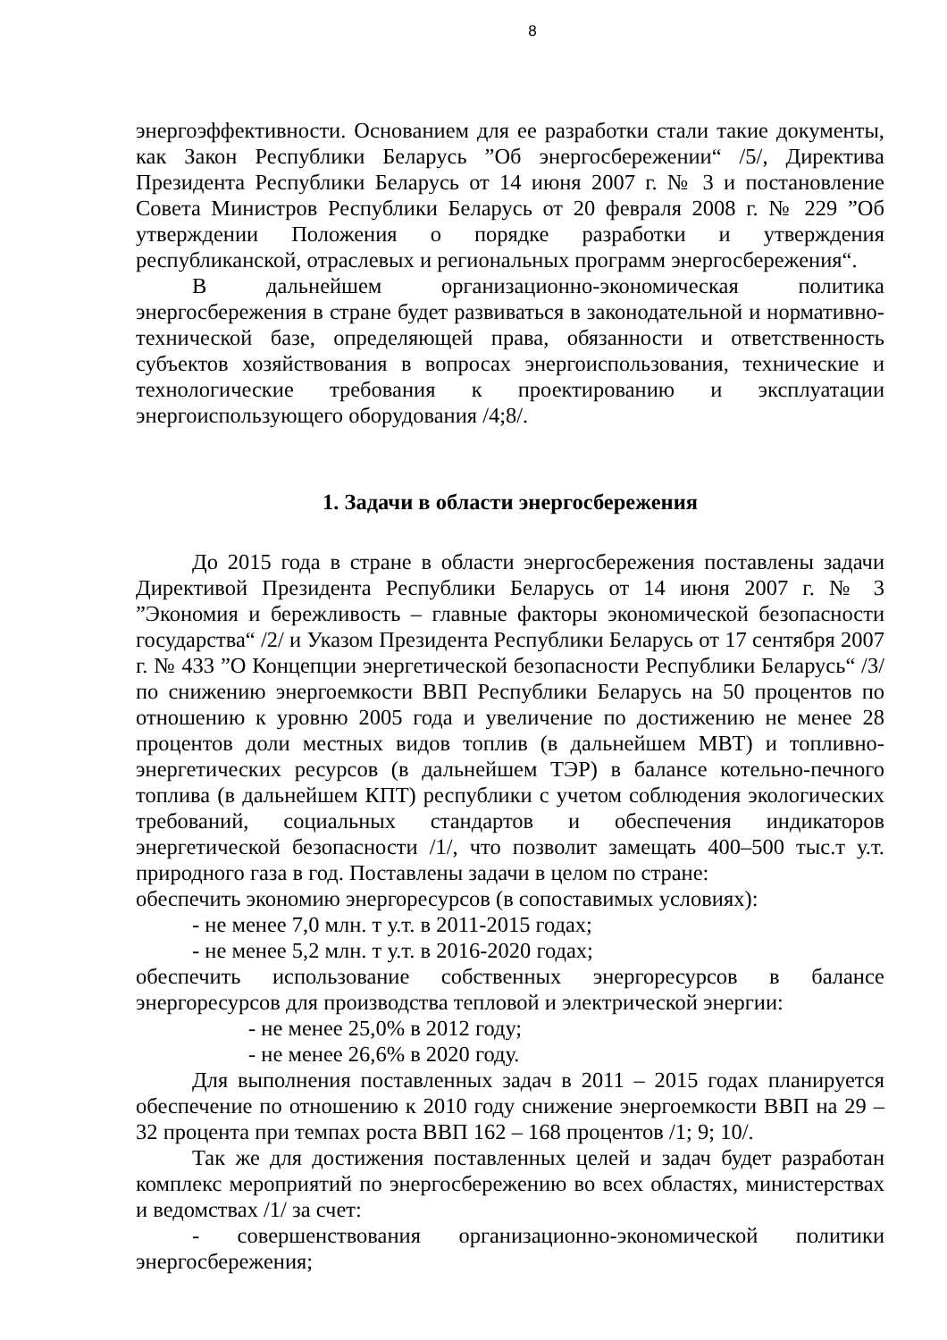8
энергоэффективности. Основанием для ее разработки стали такие документы, как Закон Республики Беларусь ”Об энергосбережении“ /5/, Директива Президента Республики Беларусь от 14 июня 2007 г. № 3 и постановление Совета Министров Республики Беларусь от 20 февраля 2008 г. № 229 ”Об утверждении Положения о порядке разработки и утверждения республиканской, отраслевых и региональных программ энергосбережения“.
В дальнейшем организационно-экономическая политика энергосбережения в стране будет развиваться в законодательной и нормативно-технической базе, определяющей права, обязанности и ответственность субъектов хозяйствования в вопросах энергоиспользования, технические и технологические требования к проектированию и эксплуатации энергоиспользующего оборудования /4;8/.
1. Задачи в области энергосбережения
До 2015 года в стране в области энергосбережения поставлены задачи Директивой Президента Республики Беларусь от 14 июня 2007 г. № 3 ”Экономия и бережливость – главные факторы экономической безопасности государства“ /2/ и Указом Президента Республики Беларусь от 17 сентября 2007 г. № 433 ”О Концепции энергетической безопасности Республики Беларусь“ /3/ по снижению энергоемкости ВВП Республики Беларусь на 50 процентов по отношению к уровню 2005 года и увеличение по достижению не менее 28 процентов доли местных видов топлив (в дальнейшем МВТ) и топливно-энергетических ресурсов (в дальнейшем ТЭР) в балансе котельно-печного топлива (в дальнейшем КПТ) республики с учетом соблюдения экологических требований, социальных стандартов и обеспечения индикаторов энергетической безопасности /1/, что позволит замещать 400–500 тыс.т у.т. природного газа в год. Поставлены задачи в целом по стране:
обеспечить экономию энергоресурсов (в сопоставимых условиях):
- не менее 7,0 млн. т у.т. в 2011-2015 годах;
- не менее 5,2 млн. т у.т. в 2016-2020 годах;
обеспечить использование собственных энергоресурсов в балансе энергоресурсов для производства тепловой и электрической энергии:
- не менее 25,0% в 2012 году;
- не менее 26,6% в 2020 году.
Для выполнения поставленных задач в 2011 – 2015 годах планируется обеспечение по отношению к 2010 году снижение энергоемкости ВВП на 29 – 32 процента при темпах роста ВВП 162 – 168 процентов /1; 9; 10/.
Так же для достижения поставленных целей и задач будет разработан комплекс мероприятий по энергосбережению во всех областях, министерствах и ведомствах /1/ за счет:
- совершенствования организационно-экономической политики энергосбережения;